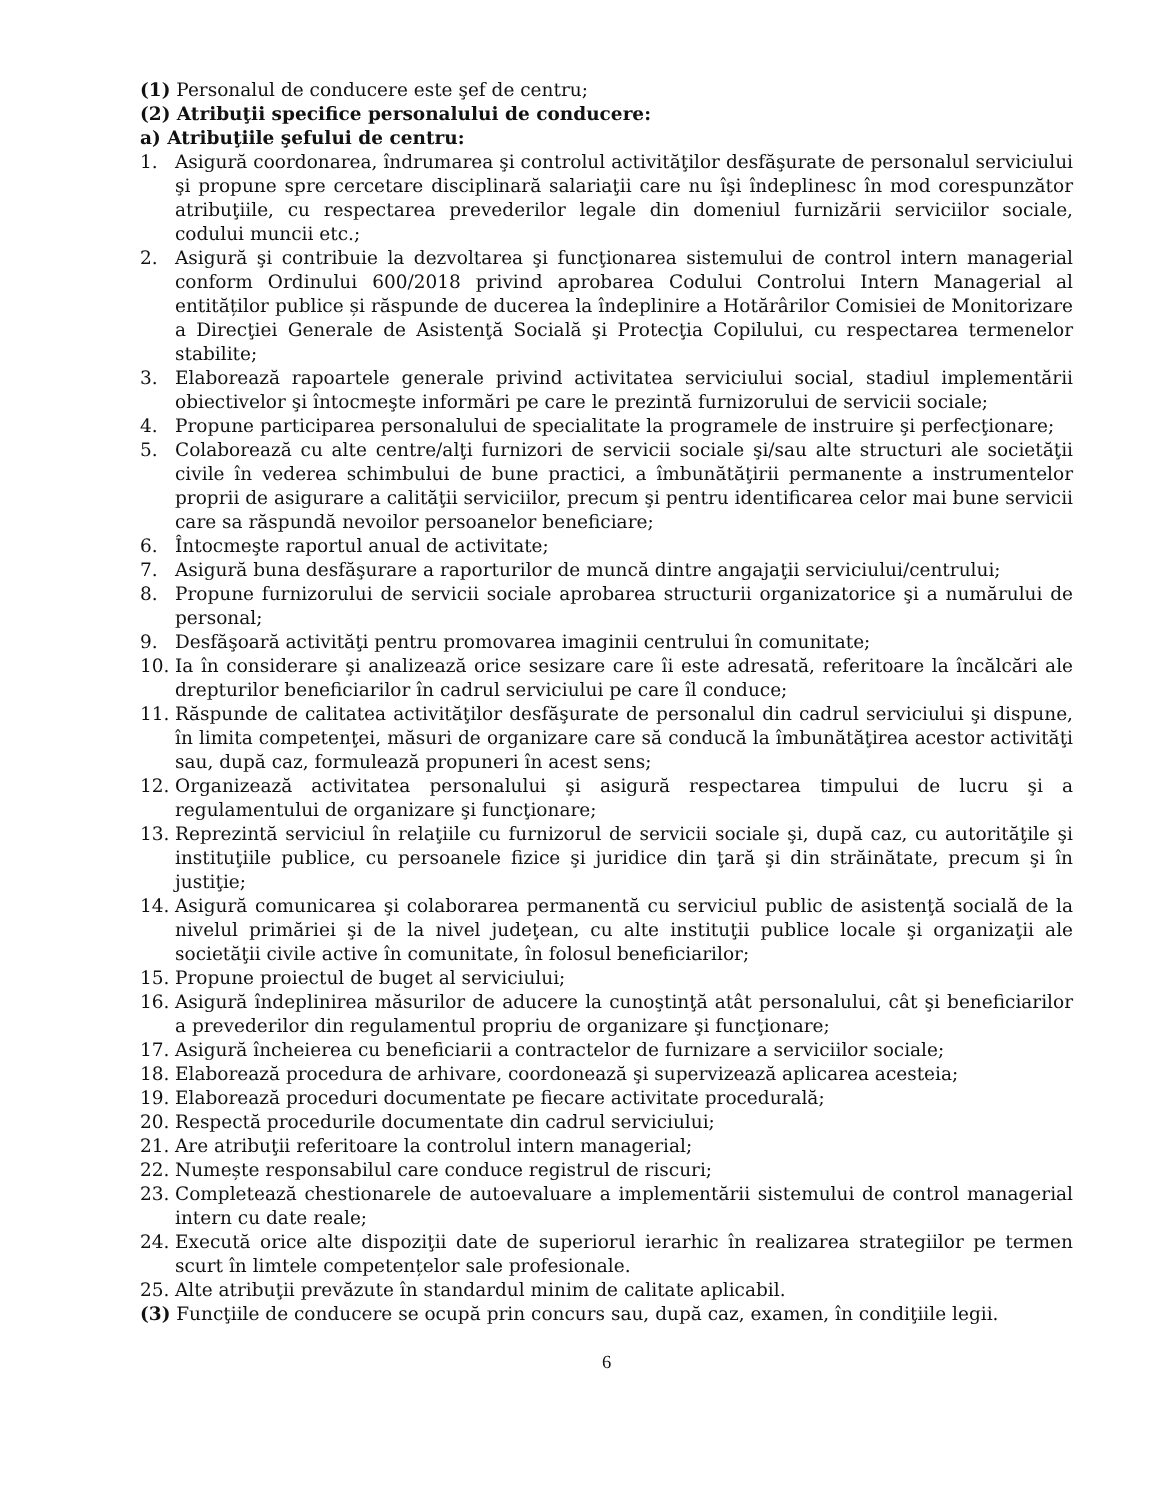(1) Personalul de conducere este şef de centru;
(2) Atribuţii specifice personalului de conducere:
a) Atribuţiile şefului de centru:
1. Asigură coordonarea, îndrumarea şi controlul activităţilor desfăşurate de personalul serviciului şi propune spre cercetare disciplinară salariaţii care nu îşi îndeplinesc în mod corespunzător atribuţiile, cu respectarea prevederilor legale din domeniul furnizării serviciilor sociale, codului muncii etc.;
2. Asigură şi contribuie la dezvoltarea şi funcţionarea sistemului de control intern managerial conform Ordinului 600/2018 privind aprobarea Codului Controlui Intern Managerial al entităților publice și răspunde de ducerea la îndeplinire a Hotărârilor Comisiei de Monitorizare a Direcţiei Generale de Asistenţă Socială şi Protecţia Copilului, cu respectarea termenelor stabilite;
3. Elaborează rapoartele generale privind activitatea serviciului social, stadiul implementării obiectivelor şi întocmeşte informări pe care le prezintă furnizorului de servicii sociale;
4. Propune participarea personalului de specialitate la programele de instruire şi perfecţionare;
5. Colaborează cu alte centre/alţi furnizori de servicii sociale şi/sau alte structuri ale societăţii civile în vederea schimbului de bune practici, a îmbunătăţirii permanente a instrumentelor proprii de asigurare a calităţii serviciilor, precum şi pentru identificarea celor mai bune servicii care sa răspundă nevoilor persoanelor beneficiare;
6. Întocmeşte raportul anual de activitate;
7. Asigură buna desfăşurare a raporturilor de muncă dintre angajaţii serviciului/centrului;
8. Propune furnizorului de servicii sociale aprobarea structurii organizatorice şi a numărului de personal;
9. Desfăşoară activităţi pentru promovarea imaginii centrului în comunitate;
10. Ia în considerare şi analizează orice sesizare care îi este adresată, referitoare la încălcări ale drepturilor beneficiarilor în cadrul serviciului pe care îl conduce;
11. Răspunde de calitatea activităţilor desfăşurate de personalul din cadrul serviciului şi dispune, în limita competenţei, măsuri de organizare care să conducă la îmbunătăţirea acestor activităţi sau, după caz, formulează propuneri în acest sens;
12. Organizează activitatea personalului şi asigură respectarea timpului de lucru şi a regulamentului de organizare şi funcţionare;
13. Reprezintă serviciul în relaţiile cu furnizorul de servicii sociale şi, după caz, cu autorităţile şi instituţiile publice, cu persoanele fizice şi juridice din ţară şi din străinătate, precum şi în justiţie;
14. Asigură comunicarea şi colaborarea permanentă cu serviciul public de asistenţă socială de la nivelul primăriei şi de la nivel judeţean, cu alte instituţii publice locale şi organizaţii ale societăţii civile active în comunitate, în folosul beneficiarilor;
15. Propune proiectul de buget al serviciului;
16. Asigură îndeplinirea măsurilor de aducere la cunoştinţă atât personalului, cât şi beneficiarilor a prevederilor din regulamentul propriu de organizare şi funcţionare;
17. Asigură încheierea cu beneficiarii a contractelor de furnizare a serviciilor sociale;
18. Elaborează procedura de arhivare, coordonează şi supervizează aplicarea acesteia;
19. Elaborează proceduri documentate pe fiecare activitate procedurală;
20. Respectă procedurile documentate din cadrul serviciului;
21. Are atribuţii referitoare la controlul intern managerial;
22. Numește responsabilul care conduce registrul de riscuri;
23. Completează chestionarele de autoevaluare a implementării sistemului de control managerial intern cu date reale;
24. Execută orice alte dispoziţii date de superiorul ierarhic în realizarea strategiilor pe termen scurt în limtele competențelor sale profesionale.
25. Alte atribuţii prevăzute în standardul minim de calitate aplicabil.
(3) Funcţiile de conducere se ocupă prin concurs sau, după caz, examen, în condiţiile legii.
6